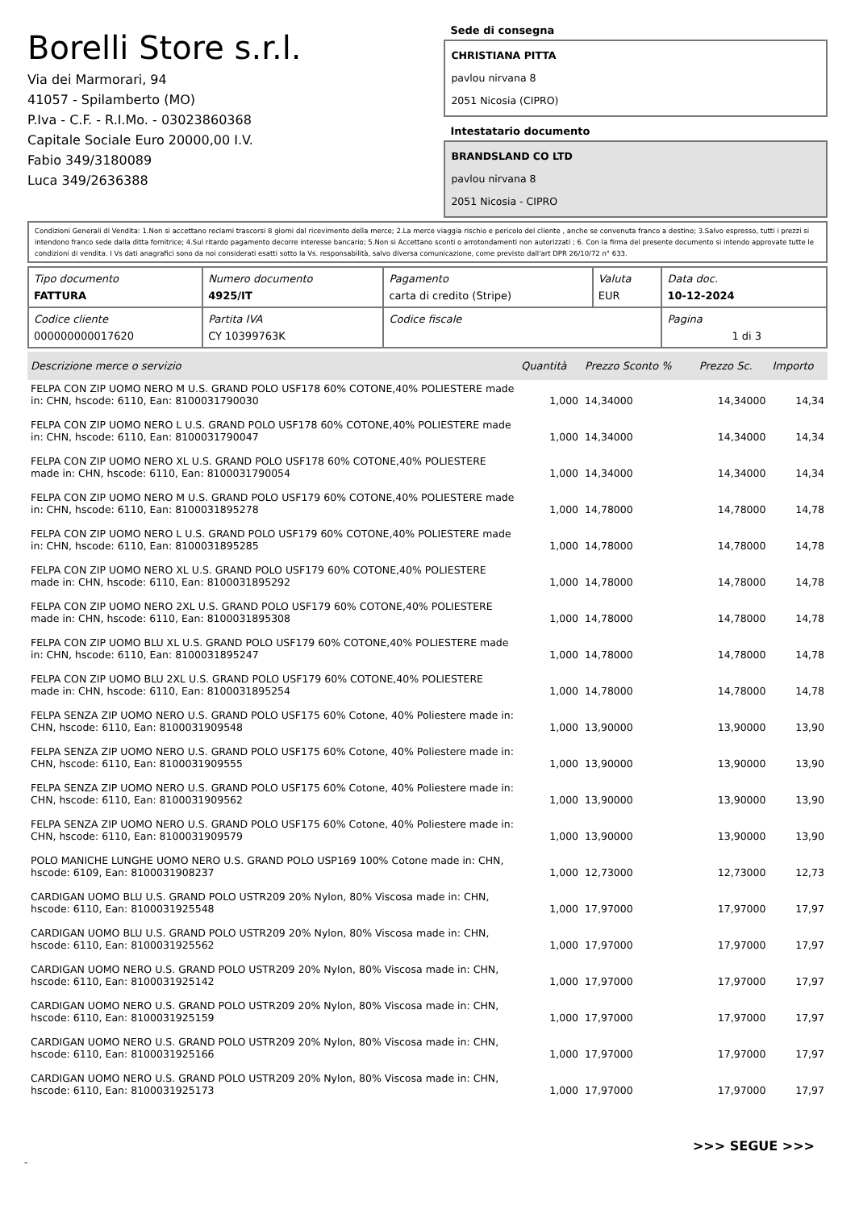Borelli Store s.r.l.
Via dei Marmorari, 94
41057 - Spilamberto (MO)
P.Iva - C.F. - R.I.Mo. - 03023860368
Capitale Sociale Euro 20000,00 I.V.
Fabio 349/3180089
Luca 349/2636388
Sede di consegna
CHRISTIANA PITTA
pavlou nirvana 8
2051 Nicosia (CIPRO)
Intestatario documento
BRANDSLAND CO LTD
pavlou nirvana 8
2051 Nicosia - CIPRO
Condizioni Generali di Vendita: 1.Non si accettano reclami trascorsi 8 giorni dal ricevimento della merce; 2.La merce viaggia rischio e pericolo del cliente , anche se convenuta franco a destino; 3.Salvo espresso, tutti i prezzi si intendono franco sede dalla ditta fornitrice; 4.Sul ritardo pagamento decorre interesse bancario; 5.Non si Accettano sconti o arrotondamenti non autorizzati ; 6. Con la firma del presente documento si intendo approvate tutte le condizioni di vendita. I Vs dati anagrafici sono da noi considerati esatti sotto la Vs. responsabilità, salvo diversa comunicazione, come previsto dall'art DPR 26/10/72 n° 633.
| Tipo documento FATTURA | Numero documento 4925/IT | Pagamento carta di credito (Stripe) | Valuta EUR | Data doc. 10-12-2024 |
| Codice cliente 000000000017620 | Partita IVA CY 10399763K | Codice fiscale | | Pagina 1 di 3 |
| Descrizione merce o servizio | Quantità | Prezzo Sconto % | | Prezzo Sc. | Importo |
| --- | --- | --- | --- | --- | --- |
| FELPA CON ZIP UOMO NERO M U.S. GRAND POLO USF178 60% COTONE,40% POLIESTERE made in: CHN, hscode: 6110, Ean: 8100031790030 | 1,000 | 14,34000 | | 14,34000 | 14,34 |
| FELPA CON ZIP UOMO NERO L U.S. GRAND POLO USF178 60% COTONE,40% POLIESTERE made in: CHN, hscode: 6110, Ean: 8100031790047 | 1,000 | 14,34000 | | 14,34000 | 14,34 |
| FELPA CON ZIP UOMO NERO XL U.S. GRAND POLO USF178 60% COTONE,40% POLIESTERE made in: CHN, hscode: 6110, Ean: 8100031790054 | 1,000 | 14,34000 | | 14,34000 | 14,34 |
| FELPA CON ZIP UOMO NERO M U.S. GRAND POLO USF179 60% COTONE,40% POLIESTERE made in: CHN, hscode: 6110, Ean: 8100031895278 | 1,000 | 14,78000 | | 14,78000 | 14,78 |
| FELPA CON ZIP UOMO NERO L U.S. GRAND POLO USF179 60% COTONE,40% POLIESTERE made in: CHN, hscode: 6110, Ean: 8100031895285 | 1,000 | 14,78000 | | 14,78000 | 14,78 |
| FELPA CON ZIP UOMO NERO XL U.S. GRAND POLO USF179 60% COTONE,40% POLIESTERE made in: CHN, hscode: 6110, Ean: 8100031895292 | 1,000 | 14,78000 | | 14,78000 | 14,78 |
| FELPA CON ZIP UOMO NERO 2XL U.S. GRAND POLO USF179 60% COTONE,40% POLIESTERE made in: CHN, hscode: 6110, Ean: 8100031895308 | 1,000 | 14,78000 | | 14,78000 | 14,78 |
| FELPA CON ZIP UOMO BLU XL U.S. GRAND POLO USF179 60% COTONE,40% POLIESTERE made in: CHN, hscode: 6110, Ean: 8100031895247 | 1,000 | 14,78000 | | 14,78000 | 14,78 |
| FELPA CON ZIP UOMO BLU 2XL U.S. GRAND POLO USF179 60% COTONE,40% POLIESTERE made in: CHN, hscode: 6110, Ean: 8100031895254 | 1,000 | 14,78000 | | 14,78000 | 14,78 |
| FELPA SENZA ZIP UOMO NERO U.S. GRAND POLO USF175 60% Cotone, 40% Poliestere made in: CHN, hscode: 6110, Ean: 8100031909548 | 1,000 | 13,90000 | | 13,90000 | 13,90 |
| FELPA SENZA ZIP UOMO NERO U.S. GRAND POLO USF175 60% Cotone, 40% Poliestere made in: CHN, hscode: 6110, Ean: 8100031909555 | 1,000 | 13,90000 | | 13,90000 | 13,90 |
| FELPA SENZA ZIP UOMO NERO U.S. GRAND POLO USF175 60% Cotone, 40% Poliestere made in: CHN, hscode: 6110, Ean: 8100031909562 | 1,000 | 13,90000 | | 13,90000 | 13,90 |
| FELPA SENZA ZIP UOMO NERO U.S. GRAND POLO USF175 60% Cotone, 40% Poliestere made in: CHN, hscode: 6110, Ean: 8100031909579 | 1,000 | 13,90000 | | 13,90000 | 13,90 |
| POLO MANICHE LUNGHE UOMO NERO U.S. GRAND POLO USP169 100% Cotone made in: CHN, hscode: 6109, Ean: 8100031908237 | 1,000 | 12,73000 | | 12,73000 | 12,73 |
| CARDIGAN UOMO BLU U.S. GRAND POLO USTR209 20% Nylon, 80% Viscosa made in: CHN, hscode: 6110, Ean: 8100031925548 | 1,000 | 17,97000 | | 17,97000 | 17,97 |
| CARDIGAN UOMO BLU U.S. GRAND POLO USTR209 20% Nylon, 80% Viscosa made in: CHN, hscode: 6110, Ean: 8100031925562 | 1,000 | 17,97000 | | 17,97000 | 17,97 |
| CARDIGAN UOMO NERO U.S. GRAND POLO USTR209 20% Nylon, 80% Viscosa made in: CHN, hscode: 6110, Ean: 8100031925142 | 1,000 | 17,97000 | | 17,97000 | 17,97 |
| CARDIGAN UOMO NERO U.S. GRAND POLO USTR209 20% Nylon, 80% Viscosa made in: CHN, hscode: 6110, Ean: 8100031925159 | 1,000 | 17,97000 | | 17,97000 | 17,97 |
| CARDIGAN UOMO NERO U.S. GRAND POLO USTR209 20% Nylon, 80% Viscosa made in: CHN, hscode: 6110, Ean: 8100031925166 | 1,000 | 17,97000 | | 17,97000 | 17,97 |
| CARDIGAN UOMO NERO U.S. GRAND POLO USTR209 20% Nylon, 80% Viscosa made in: CHN, hscode: 6110, Ean: 8100031925173 | 1,000 | 17,97000 | | 17,97000 | 17,97 |
>>> SEGUE >>>
-